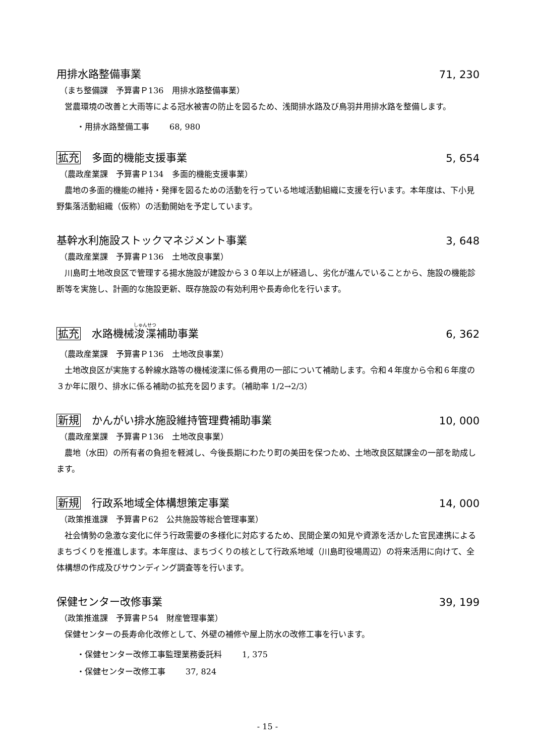用排水路整備事業
71, 230
（まち整備課　予算書Ｐ136　用排水路整備事業）
営農環境の改善と大雨等による冠水被害の防止を図るため、浅間排水路及び鳥羽井用排水路を整備します。
・用排水路整備工事 68, 980
拡充 多面的機能支援事業
5, 654
（農政産業課　予算書Ｐ134　多面的機能支援事業）
農地の多面的機能の維持・発揮を図るための活動を行っている地域活動組織に支援を行います。本年度は、下小見野集落活動組織（仮称）の活動開始を予定しています。
基幹水利施設ストックマネジメント事業
3, 648
（農政産業課　予算書Ｐ136　土地改良事業）
川島町土地改良区で管理する揚水施設が建設から３０年以上が経過し、劣化が進んでいることから、施設の機能診断等を実施し、計画的な施設更新、既存施設の有効利用や長寿命化を行います。
拡充 水路機械浚渫補助事業
6, 362
（農政産業課　予算書Ｐ136　土地改良事業）
土地改良区が実施する幹線水路等の機械浚渫に係る費用の一部について補助します。令和４年度から令和６年度の３か年に限り、排水に係る補助の拡充を図ります。（補助率 1/2→2/3）
新規 かんがい排水施設維持管理費補助事業
10, 000
（農政産業課　予算書Ｐ136　土地改良事業）
農地（水田）の所有者の負担を軽減し、今後長期にわたり町の美田を保つため、土地改良区賦課金の一部を助成します。
新規 行政系地域全体構想策定事業
14, 000
（政策推進課　予算書Ｐ62　公共施設等総合管理事業）
社会情勢の急激な変化に伴う行政需要の多様化に対応するため、民間企業の知見や資源を活かした官民連携によるまちづくりを推進します。本年度は、まちづくりの核として行政系地域（川島町役場周辺）の将来活用に向けて、全体構想の作成及びサウンディング調査等を行います。
保健センター改修事業
39, 199
（政策推進課　予算書Ｐ54　財産管理事業）
保健センターの長寿命化改修として、外壁の補修や屋上防水の改修工事を行います。
・保健センター改修工事監理業務委託料 1, 375
・保健センター改修工事 37, 824
- 15 -